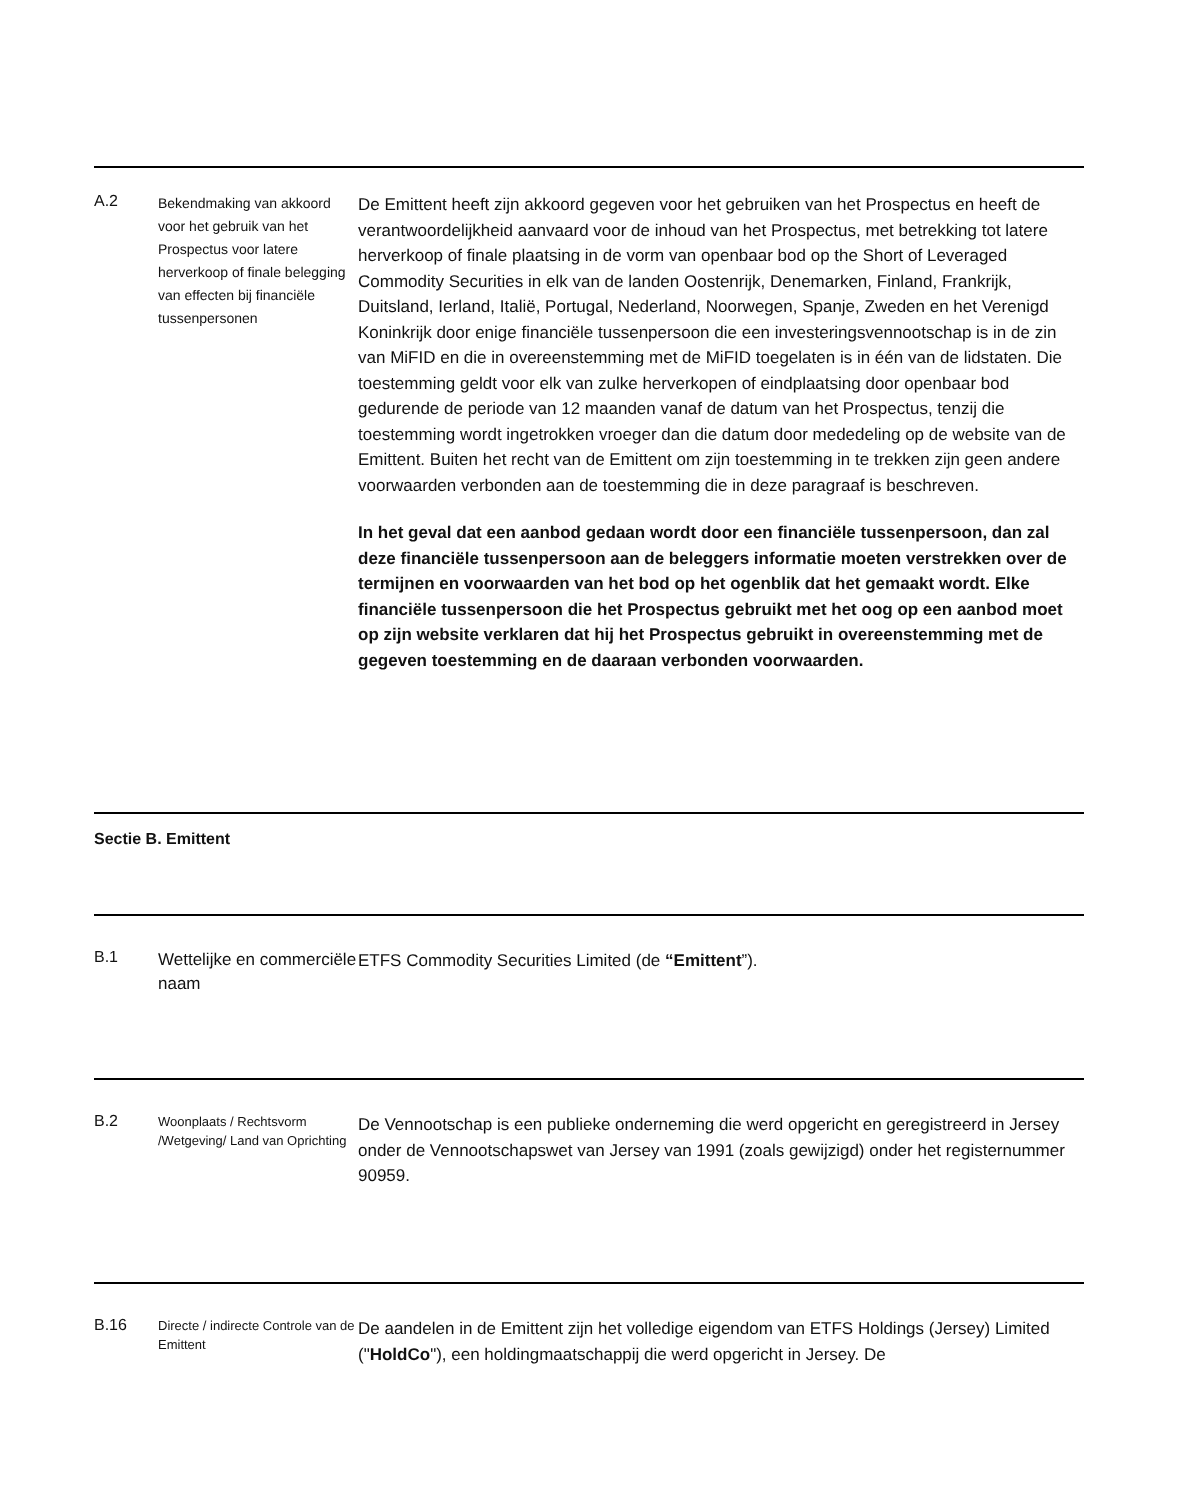A.2
Bekendmaking van akkoord voor het gebruik van het Prospectus voor latere herverkoop of finale belegging van effecten bij financiële tussenpersonen
De Emittent heeft zijn akkoord gegeven voor het gebruiken van het Prospectus en heeft de verantwoordelijkheid aanvaard voor de inhoud van het Prospectus, met betrekking tot latere herverkoop of finale plaatsing in de vorm van openbaar bod op the Short of Leveraged Commodity Securities in elk van de landen Oostenrijk, Denemarken, Finland, Frankrijk, Duitsland, Ierland, Italië, Portugal, Nederland, Noorwegen, Spanje, Zweden en het Verenigd Koninkrijk door enige financiële tussenpersoon die een investeringsvennootschap is in de zin van MiFID en die in overeenstemming met de MiFID toegelaten is in één van de lidstaten. Die toestemming geldt voor elk van zulke herverkopen of eindplaatsing door openbaar bod gedurende de periode van 12 maanden vanaf de datum van het Prospectus, tenzij die toestemming wordt ingetrokken vroeger dan die datum door mededeling op de website van de Emittent. Buiten het recht van de Emittent om zijn toestemming in te trekken zijn geen andere voorwaarden verbonden aan de toestemming die in deze paragraaf is beschreven.
In het geval dat een aanbod gedaan wordt door een financiële tussenpersoon, dan zal deze financiële tussenpersoon aan de beleggers informatie moeten verstrekken over de termijnen en voorwaarden van het bod op het ogenblik dat het gemaakt wordt. Elke financiële tussenpersoon die het Prospectus gebruikt met het oog op een aanbod moet op zijn website verklaren dat hij het Prospectus gebruikt in overeenstemming met de gegeven toestemming en de daaraan verbonden voorwaarden.
Sectie B. Emittent
B.1
Wettelijke en commerciële naam
ETFS Commodity Securities Limited (de “Emittent”).
B.2
Woonplaats / Rechtsvorm /Wetgeving/ Land van Oprichting
De Vennootschap is een publieke onderneming die werd opgericht en geregistreerd in Jersey onder de Vennootschapswet van Jersey van 1991 (zoals gewijzigd) onder het registernummer 90959.
B.16
Directe / indirecte Controle van de Emittent
De aandelen in de Emittent zijn het volledige eigendom van ETFS Holdings (Jersey) Limited ("HoldCo"), een holdingmaatschappij die werd opgericht in Jersey. De